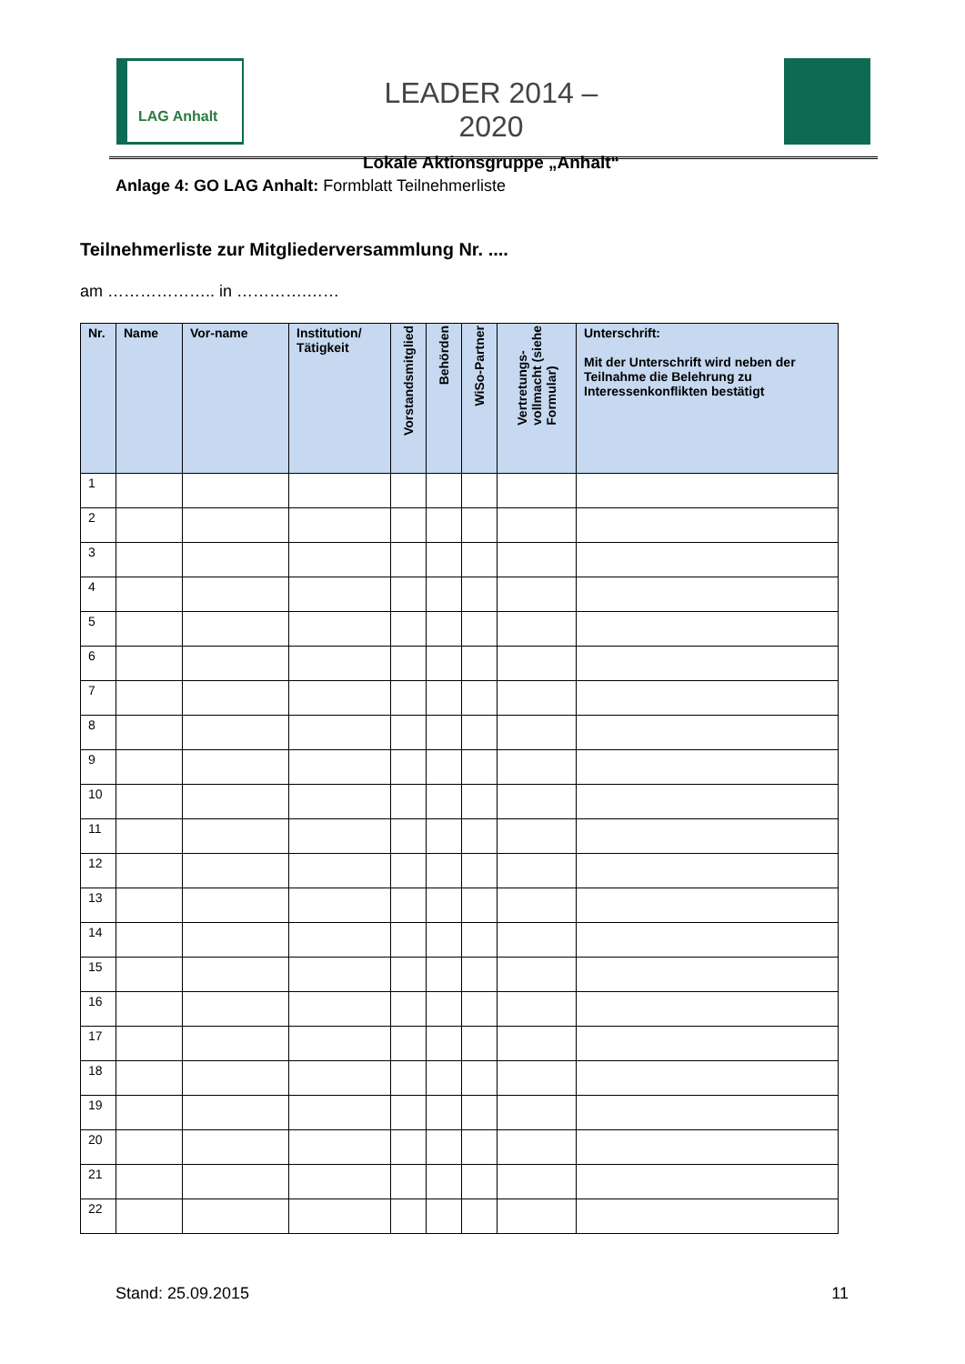LAG Anhalt
LEADER 2014 – 2020
Lokale Aktionsgruppe „Anhalt“
Anlage 4: GO LAG Anhalt: Formblatt Teilnehmerliste
Teilnehmerliste zur Mitgliederversammlung Nr. ....
am ……………….. in ………….……
| Nr. | Name | Vor-name | Institution/ Tätigkeit | Vorstandsmitglied | Behörden | WiSo-Partner | Vertretungs- vollmacht (siehe Formular) | Unterschrift: Mit der Unterschrift wird neben der Teilnahme die Belehrung zu Interessenkonflikten bestätigt |
| --- | --- | --- | --- | --- | --- | --- | --- | --- |
| 1 | | | | | | | | |
| 2 | | | | | | | | |
| 3 | | | | | | | | |
| 4 | | | | | | | | |
| 5 | | | | | | | | |
| 6 | | | | | | | | |
| 7 | | | | | | | | |
| 8 | | | | | | | | |
| 9 | | | | | | | | |
| 10 | | | | | | | | |
| 11 | | | | | | | | |
| 12 | | | | | | | | |
| 13 | | | | | | | | |
| 14 | | | | | | | | |
| 15 | | | | | | | | |
| 16 | | | | | | | | |
| 17 | | | | | | | | |
| 18 | | | | | | | | |
| 19 | | | | | | | | |
| 20 | | | | | | | | |
| 21 | | | | | | | | |
| 22 | | | | | | | | |
Stand: 25.09.2015 11